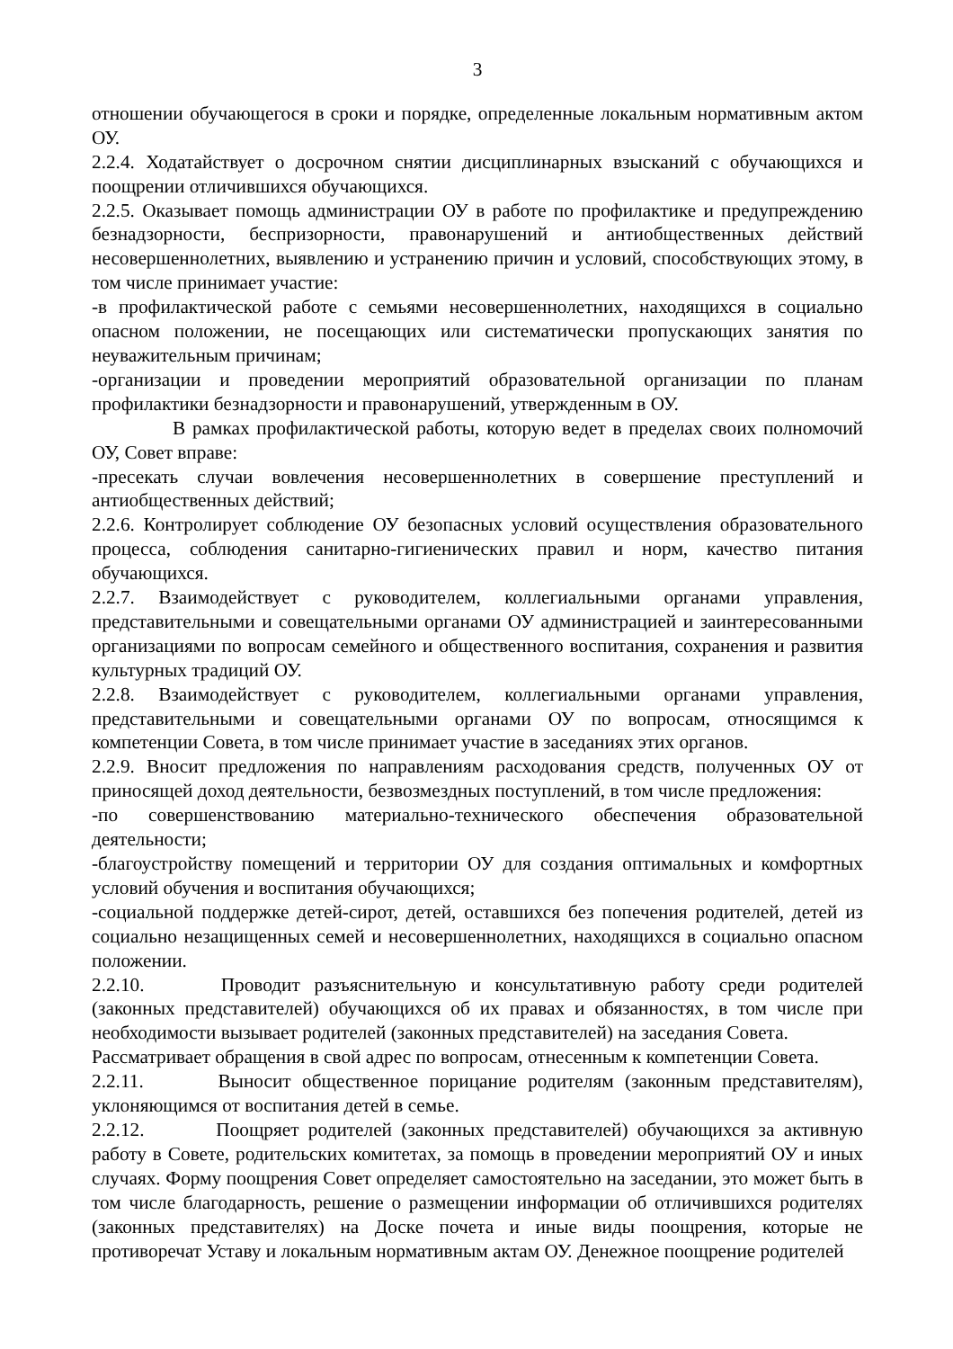3
отношении обучающегося в сроки и порядке, определенные локальным нормативным актом ОУ.
2.2.4. Ходатайствует о досрочном снятии дисциплинарных взысканий с обучающихся и поощрении отличившихся обучающихся.
2.2.5. Оказывает помощь администрации ОУ в работе по профилактике и предупреждению безнадзорности, беспризорности, правонарушений и антиобщественных действий несовершеннолетних, выявлению и устранению причин и условий, способствующих этому, в том числе принимает участие:
-в профилактической работе с семьями несовершеннолетних, находящихся в социально опасном положении, не посещающих или систематически пропускающих занятия по неуважительным причинам;
-организации и проведении мероприятий образовательной организации по планам профилактики безнадзорности и правонарушений, утвержденным в ОУ.
В рамках профилактической работы, которую ведет в пределах своих полномочий ОУ, Совет вправе:
-пресекать случаи вовлечения несовершеннолетних в совершение преступлений и антиобщественных действий;
2.2.6. Контролирует соблюдение ОУ безопасных условий осуществления образовательного процесса, соблюдения санитарно-гигиенических правил и норм, качество питания обучающихся.
2.2.7. Взаимодействует с руководителем, коллегиальными органами управления, представительными и совещательными органами ОУ администрацией и заинтересованными организациями по вопросам семейного и общественного воспитания, сохранения и развития культурных традиций ОУ.
2.2.8. Взаимодействует с руководителем, коллегиальными органами управления, представительными и совещательными органами ОУ по вопросам, относящимся к компетенции Совета, в том числе принимает участие в заседаниях этих органов.
2.2.9. Вносит предложения по направлениям расходования средств, полученных ОУ от приносящей доход деятельности, безвозмездных поступлений, в том числе предложения:
-по совершенствованию материально-технического обеспечения образовательной деятельности;
-благоустройству помещений и территории ОУ для создания оптимальных и комфортных условий обучения и воспитания обучающихся;
-социальной поддержке детей-сирот, детей, оставшихся без попечения родителей, детей из социально незащищенных семей и несовершеннолетних, находящихся в социально опасном положении.
2.2.10. Проводит разъяснительную и консультативную работу среди родителей (законных представителей) обучающихся об их правах и обязанностях, в том числе при необходимости вызывает родителей (законных представителей) на заседания Совета.
Рассматривает обращения в свой адрес по вопросам, отнесенным к компетенции Совета.
2.2.11. Выносит общественное порицание родителям (законным представителям), уклоняющимся от воспитания детей в семье.
2.2.12. Поощряет родителей (законных представителей) обучающихся за активную работу в Совете, родительских комитетах, за помощь в проведении мероприятий ОУ и иных случаях. Форму поощрения Совет определяет самостоятельно на заседании, это может быть в том числе благодарность, решение о размещении информации об отличившихся родителях (законных представителях) на Доске почета и иные виды поощрения, которые не противоречат Уставу и локальным нормативным актам ОУ. Денежное поощрение родителей